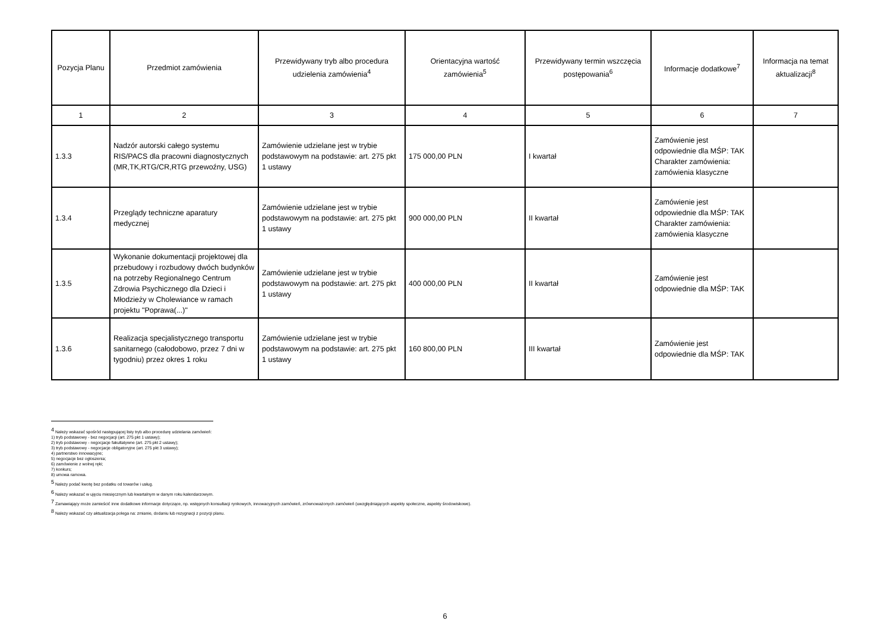| Pozycja Planu | Przedmiot zamówienia | Przewidywany tryb albo procedura udzielenia zamówienia<sup>4</sup> | Orientacyjna wartość zamówienia<sup>5</sup> | Przewidywany termin wszczęcia postępowania<sup>6</sup> | Informacje dodatkowe<sup>7</sup> | Informacja na temat aktualizacji<sup>8</sup> |
| --- | --- | --- | --- | --- | --- | --- |
| 1 | 2 | 3 | 4 | 5 | 6 | 7 |
| 1.3.3 | Nadzór autorski całego systemu RIS/PACS dla pracowni diagnostycznych (MR,TK,RTG/CR,RTG przewoźny, USG) | Zamówienie udzielane jest w trybie podstawowym na podstawie: art. 275 pkt 1 ustawy | 175 000,00 PLN | I kwartał | Zamówienie jest odpowiednie dla MŚP: TAK Charakter zamówienia: zamówienia klasyczne | |
| 1.3.4 | Przeglądy techniczne aparatury medycznej | Zamówienie udzielane jest w trybie podstawowym na podstawie: art. 275 pkt 1 ustawy | 900 000,00 PLN | II kwartał | Zamówienie jest odpowiednie dla MŚP: TAK Charakter zamówienia: zamówienia klasyczne | |
| 1.3.5 | Wykonanie dokumentacji projektowej dla przebudowy i rozbudowy dwóch budynków na potrzeby Regionalnego Centrum Zdrowia Psychicznego dla Dzieci i Młodzieży w Cholewiance w ramach projektu "Poprawa(...)" | Zamówienie udzielane jest w trybie podstawowym na podstawie: art. 275 pkt 1 ustawy | 400 000,00 PLN | II kwartał | Zamówienie jest odpowiednie dla MŚP: TAK | |
| 1.3.6 | Realizacja specjalistycznego transportu sanitarnego (całodobowo, przez 7 dni w tygodniu) przez okres 1 roku | Zamówienie udzielane jest w trybie podstawowym na podstawie: art. 275 pkt 1 ustawy | 160 800,00 PLN | III kwartał | Zamówienie jest odpowiednie dla MŚP: TAK | |
<sup>4</sup> Należy wskazać spośród następującej listy tryb albo procedurę udzielania zamówień:
1) tryb podstawowy - bez negocjacji (art. 275 pkt 1 ustawy);
2) tryb podstawowy - negocjacje fakultatywne (art. 275 pkt 2 ustawy);
3) tryb podstawowy - negocjacje obligatoryjne (art. 275 pkt 3 ustawy);
4) partnerstwo innowacyjne;
5) negocjacje bez ogłoszenia;
6) zamówienie z wolnej ręki;
7) konkurs;
8) umowa ramowa.
<sup>5</sup> Należy podać kwotę bez podatku od towarów i usług.
<sup>6</sup> Należy wskazać w ujęciu miesięcznym lub kwartalnym w danym roku kalendarzowym.
<sup>7</sup> Zamawiający może zamieścić inne dodatkowe informacje dotyczące, np. wstępnych konsultacji rynkowych, innowacyjnych zamówień, zrównoważonych zamówień (uwzględniających aspekty społeczne, aspekty środowiskowe).
<sup>8</sup> Należy wskazać czy aktualizacja polega na: zmianie, dodaniu lub rezygnacji z pozycji planu.
6